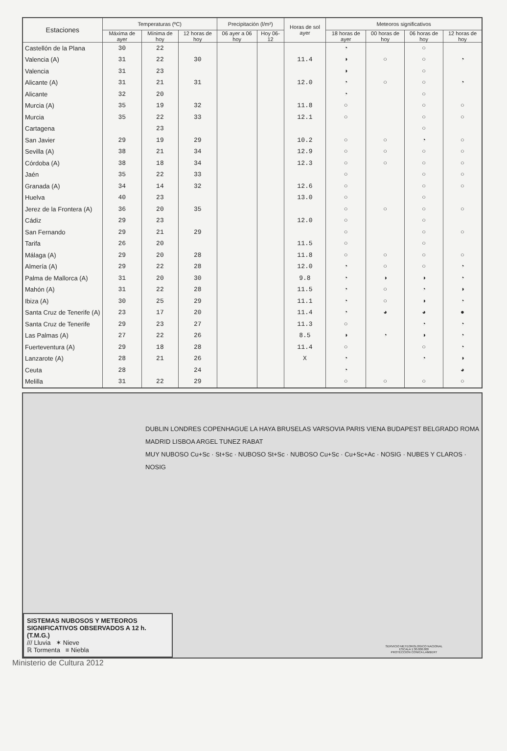| Estaciones | Temperaturas (ºC) | | | Precipitación (l/m²) | | Horas de sol ayer | Meteoros significativos | | | |
| --- | --- | --- | --- | --- | --- | --- | --- | --- | --- | --- |
| | Máxima de ayer | Mínima de hoy | 12 horas de hoy | 06 ayer a 06 hoy | Hoy 06-12 | | 18 horas de ayer | 00 horas de hoy | 06 horas de hoy | 12 horas de hoy |
| Castellón de la Plana | 30 | 22 | | | | | ◔ | | ○ | |
| Valencia (A) | 31 | 22 | 30 | | | 11.4 | ◑ | ○ | ○ | ◔ |
| Valencia | 31 | 23 | | | | | ◑ | | ○ | |
| Alicante (A) | 31 | 21 | 31 | | | 12.0 | ◔ | ○ | ○ | ◔ |
| Alicante | 32 | 20 | | | | | ◔ | | ○ | |
| Murcia (A) | 35 | 19 | 32 | | | 11.8 | ○ | | ○ | ○ |
| Murcia | 35 | 22 | 33 | | | 12.1 | ○ | | ○ | ○ |
| Cartagena | | 23 | | | | | | | ○ | |
| San Javier | 29 | 19 | 29 | | | 10.2 | ○ | ○ | ◔ | ○ |
| Sevilla (A) | 38 | 21 | 34 | | | 12.9 | ○ | ○ | ○ | ○ |
| Córdoba (A) | 38 | 18 | 34 | | | 12.3 | ○ | ○ | ○ | ○ |
| Jaén | 35 | 22 | 33 | | | | ○ | | ○ | ○ |
| Granada (A) | 34 | 14 | 32 | | | 12.6 | ○ | | ○ | ○ |
| Huelva | 40 | 23 | | | | 13.0 | ○ | | ○ | |
| Jerez de la Frontera (A) | 36 | 20 | 35 | | | | ○ | ○ | ○ | ○ |
| Cádiz | 29 | 23 | | | | 12.0 | ○ | | ○ | |
| San Fernando | 29 | 21 | 29 | | | | ○ | | ○ | ○ |
| Tarifa | 26 | 20 | | | | 11.5 | ○ | | ○ | |
| Málaga (A) | 29 | 20 | 28 | | | 11.8 | ○ | ○ | ○ | ○ |
| Almería (A) | 29 | 22 | 28 | | | 12.0 | ◔ | ○ | ○ | ◔ |
| Palma de Mallorca (A) | 31 | 20 | 30 | | | 9.8 | ◔ | ◑ | ◑ | ◔ |
| Mahón (A) | 31 | 22 | 28 | | | 11.5 | ◔ | ○ | ◔ | ◑ |
| Ibiza (A) | 30 | 25 | 29 | | | 11.1 | ◔ | ○ | ◑ | ◔ |
| Santa Cruz de Tenerife (A) | 23 | 17 | 20 | | | 11.4 | ◔ | ◕ | ◕ | ● |
| Santa Cruz de Tenerife | 29 | 23 | 27 | | | 11.3 | ○ | | ◔ | ◔ |
| Las Palmas (A) | 27 | 22 | 26 | | | 8.5 | ◑ | ◔ | ◑ | ◔ |
| Fuerteventura (A) | 29 | 18 | 28 | | | 11.4 | ○ | | ○ | ◔ |
| Lanzarote (A) | 28 | 21 | 26 | | | X | ◔ | | ◔ | ◑ |
| Ceuta | 28 | | 24 | | | | ◔ | | | ◕ |
| Melilla | 31 | 22 | 29 | | | | ○ | ○ | ○ | ○ |
DUBLIN LONDRES COPENHAGUE LA HAYA BRUSELAS VARSOVIA PARIS VIENA BUDAPEST BELGRADO ROMA MADRID LISBOA ARGEL TUNEZ RABAT
MUY NUBOSO Cu+Sc · St+Sc · NUBOSO St+Sc · NUBOSO Cu+Sc · Cu+Sc+Ac · NOSIG · NUBES Y CLAROS · NOSIG
SISTEMAS NUBOSOS Y METEOROS SIGNIFICATIVOS OBSERVADOS A 12 h.(T.M.G.)
/// Lluvia ✶ Nieve
ℝ Tormenta ≡ Niebla
SERVICIO METEOROLOGICO NACIONAL
ESCALA 1:30.000.000
PROYECCION CONICA LAMBERT
Ministerio de Cultura 2012